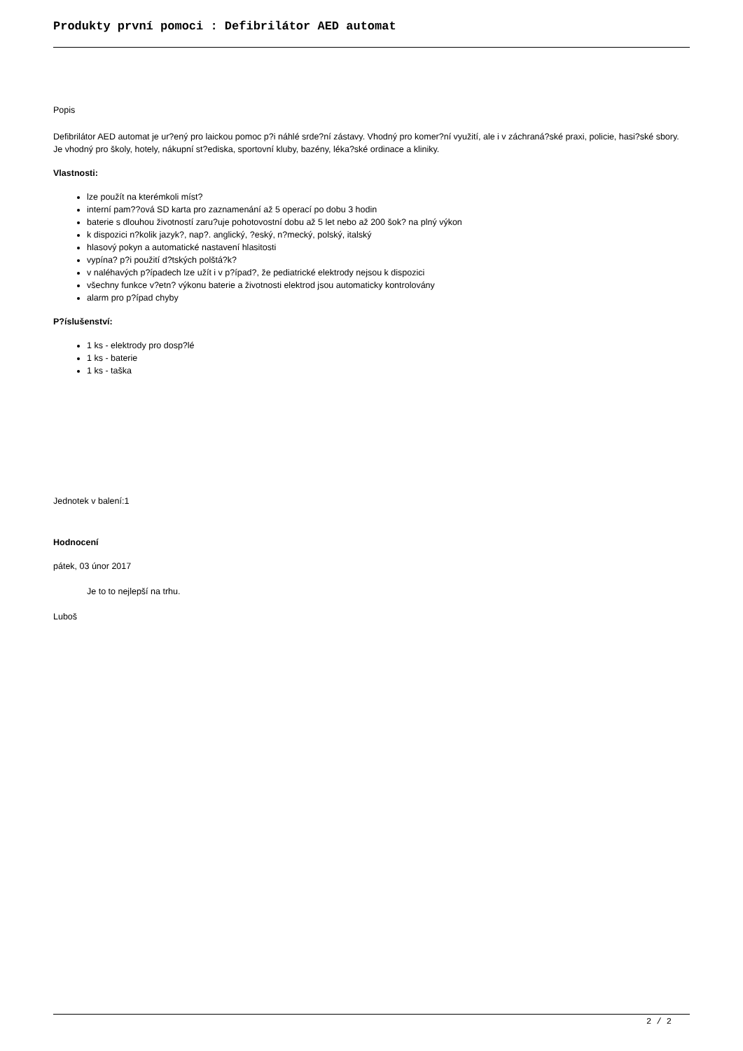Produkty první pomoci : Defibrilátor AED automat
Popis
Defibrilátor AED automat je ur?ený pro laickou pomoc p?i náhlé srde?ní zástavy. Vhodný pro komer?ní využití, ale i v záchraná?ské praxi, policie, hasi?ské sbory. Je vhodný pro školy, hotely, nákupní st?ediska, sportovní kluby, bazény, léka?ské ordinace a kliniky.
Vlastnosti:
lze použít na kterémkoli míst?
interní pam??ová SD karta pro zaznamenání až 5 operací po dobu 3 hodin
baterie s dlouhou životností zaru?uje pohotovostní dobu až 5 let nebo až 200 šok? na plný výkon
k dispozici n?kolik jazyk?, nap?. anglický, ?eský, n?mecký, polský, italský
hlasový pokyn a automatické nastavení hlasitosti
vypína? p?i použití d?tských polštá?k?
v naléhavých p?ípadech lze užít i v p?ípad?, že pediatrické elektrody nejsou k dispozici
všechny funkce v?etn? výkonu baterie a životnosti elektrod jsou automaticky kontrolovány
alarm pro p?ípad chyby
P?íslušenství:
1 ks - elektrody pro dosp?lé
1 ks - baterie
1 ks - taška
Jednotek v balení:1
Hodnocení
pátek, 03 únor 2017
Je to to nejlepší na trhu.
Luboš
2 / 2